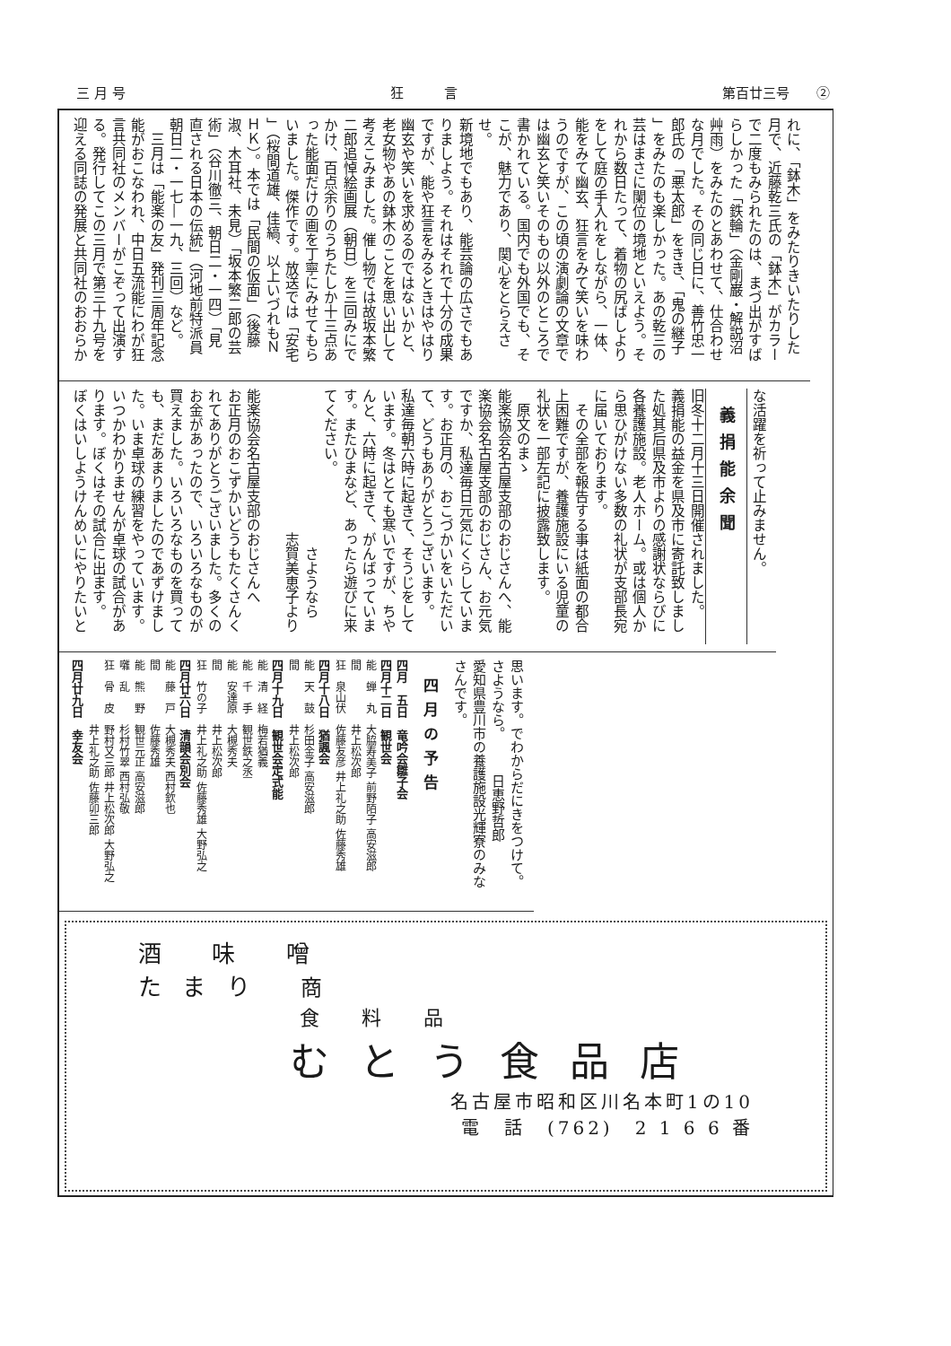三 月 号 狂　　　言 第百廿三号　　②
れに、「鉢木」をみたりきいたりした
月で、近藤乾三氏の「鉢木」がカラー
で二度もみられたのは、まづ出がすば
らしかった「鉄輪」（金剛巌・解説沼
艸雨）をみたのとあわせて、仕合わせ
な月でした。その同じ日に、善竹忠一
郎氏の「悪太郎」をきき、「鬼の継子
」をみたのも楽しかった。あの乾三の
芸はまさに闌位の境地といえよう。そ
れから数日たって、着物の尻ばしより
をして庭の手入れをしながら、一体、
能をみて幽玄、狂言をみて笑いを味わ
うのですが、この頃の演劇論の文章で
は幽玄と笑いそのもの以外のところで
書かれている。国内でも外国でも、そ
こが、魅力であり、関心をとらえさせ。
新境地でもあり、能芸論の広さでもあ
りましよう。それはそれで十分の成果
ですが、能や狂言をみるときはやはり
幽玄や笑いを求めるのではないかと、
老女物やあの鉢木のことを思い出して
考えこみました。催し物では故坂本繁
二郎追悼絵画展（朝日）を三回みにで
かけ、百点余りのうちたしか十三点あ
った能面だけの画を丁寧にみせてもら
いました。傑作です。放送では「安宅
」（桜間道雄、佳縞、以上いづれもＮ
ＨＫ）。本では「民間の仮面」（後藤
淑、木耳社、未見）「坂本繁二郎の芸
術」（谷川徹三、朝日二・一四）「見
直される日本の伝統」（河地前特派員
朝日二・一七―一九、三回）など。
　三月は「能楽の友」発刊三周年記念
能がおこなわれ、中日五流能にわが狂
言共同社のメンバーがこぞって出演す
る。発行してこの三月で第三十九号を
迎える同誌の発展と共同社のおおらか
な活躍を祈って止みません。
義捐能余聞
旧冬十二月十三日開催されました。
義捐能の益金を県及市に寄託致しまし
た処其后県及市よりの感謝状ならびに
各養護施設。老人ホーム。或は個人か
ら思ひがけない多数の礼状が支部長宛
に届いております。
　その全部を報告する事は紙面の都合
上困難ですが、養護施設にいる児童の
礼状を一部左記に披露致します。
　原文のまゝ
能楽協会名古屋支部のおじさんへ、能
楽協会名古屋支部のおじさん、お元気
ですか、私達毎日元気にくらしていま
す。お正月の、おこづかいをいただい
て、どうもありがとうございます。
私達毎朝六時に起きて、そうじをして
います。冬はとても寒いですが、ちや
んと、六時に起きて、がんばっていま
す。またひまなど、あったら遊びに来
てください。
　　　　　　　　　　　さようなら
　　　　　　　　　　志賀美恵子より
　
能楽協会名古屋支部のおじさんへ
お正月のおこずかいどうもたくさんく
れてありがとうございました。多くの
お金があったので、いろいろなものが
買えました。いろいろなものを買って
も、まだあまりましたのであずけまし
た。いま卓球の練習をやっています。
いつかわかりませんが卓球の試合があ
ります。ぼくはその試合に出ます。
ぼくはいしようけんめいにやりたいと
思います。でわからだにきをつけて。
さようなら。　　　日恵野哲郎
愛知県豊川市の養護施設光輝寮のみな
さんです。
四月の予告
四月　五日　竜吟会雛子会
四月十二日　観世会
能　蝉　丸　大脇寿美子 前野陌子 高安滋郎
間　　　　　井上松次郎
狂　泉山伏　佐藤友彦 井上礼之助 佐藤秀雄
四月十八日　猶諷会
能　天　鼓　杉田金子 高安滋郎
間　　　　　井上松次郎
四月十九日　観世会定式能
能　清　経　梅若猶義
能　千　手　観世鉄之丞
能　安達原　大槻秀夫
間　　　　　井上松次郎
狂　竹の子　井上礼之助 佐藤秀雄 大野弘之
四月廿六日　清韻会別会
能　藤　戸　大槻秀夫 西村欽也
間　　　　　佐藤秀雄
能　熊　野　観世元正 高安滋郎
囃　乱　　　杉村竹翠 西村弘敬
狂　骨　皮　野村又三郎 井上松次郎 大野弘之
　　　　　　井上礼之助 佐藤卯三郎
四月廿九日　幸友会
酒 味 噌
たまり 商
食 料 品
むとう食品店
名古屋市昭和区川名本町1の10
電　話　(762)　2 1 6 6 番